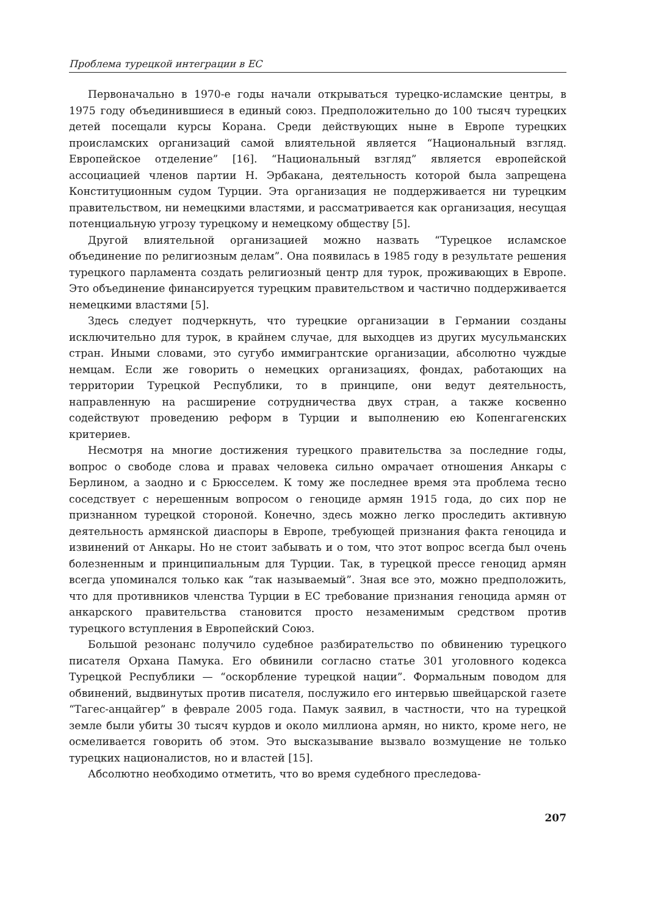Проблема турецкой интеграции в ЕС
Первоначально в 1970-е годы начали открываться турецко-исламские центры, в 1975 году объединившиеся в единый союз. Предположительно до 100 тысяч турецких детей посещали курсы Корана. Среди действующих ныне в Европе турецких происламских организаций самой влиятельной является “Национальный взгляд. Европейское отделение” [16]. “Национальный взгляд” является европейской ассоциацией членов партии Н. Эрбакана, деятельность которой была запрещена Конституционным судом Турции. Эта организация не поддерживается ни турецким правительством, ни немецкими властями, и рассматривается как организация, несущая потенциальную угрозу турецкому и немецкому обществу [5].
Другой влиятельной организацией можно назвать “Турецкое исламское объединение по религиозным делам”. Она появилась в 1985 году в результате решения турецкого парламента создать религиозный центр для турок, проживающих в Европе. Это объединение финансируется турецким правительством и частично поддерживается немецкими властями [5].
Здесь следует подчеркнуть, что турецкие организации в Германии созданы исключительно для турок, в крайнем случае, для выходцев из других мусульманских стран. Иными словами, это сугубо иммигрантские организации, абсолютно чуждые немцам. Если же говорить о немецких организациях, фондах, работающих на территории Турецкой Республики, то в принципе, они ведут деятельность, направленную на расширение сотрудничества двух стран, а также косвенно содействуют проведению реформ в Турции и выполнению ею Копенгагенских критериев.
Несмотря на многие достижения турецкого правительства за последние годы, вопрос о свободе слова и правах человека сильно омрачает отношения Анкары с Берлином, а заодно и с Брюсселем. К тому же последнее время эта проблема тесно соседствует с нерешенным вопросом о геноциде армян 1915 года, до сих пор не признанном турецкой стороной. Конечно, здесь можно легко проследить активную деятельность армянской диаспоры в Европе, требующей признания факта геноцида и извинений от Анкары. Но не стоит забывать и о том, что этот вопрос всегда был очень болезненным и принципиальным для Турции. Так, в турецкой прессе геноцид армян всегда упоминался только как “так называемый”. Зная все это, можно предположить, что для противников членства Турции в ЕС требование признания геноцида армян от анкарского правительства становится просто незаменимым средством против турецкого вступления в Европейский Союз.
Большой резонанс получило судебное разбирательство по обвинению турецкого писателя Орхана Памука. Его обвинили согласно статье 301 уголовного кодекса Турецкой Республики — “оскорбление турецкой нации”. Формальным поводом для обвинений, выдвинутых против писателя, послужило его интервью швейцарской газете “Тагес-анцайгер” в феврале 2005 года. Памук заявил, в частности, что на турецкой земле были убиты 30 тысяч курдов и около миллиона армян, но никто, кроме него, не осмеливается говорить об этом. Это высказывание вызвало возмущение не только турецких националистов, но и властей [15].
Абсолютно необходимо отметить, что во время судебного преследова-
207